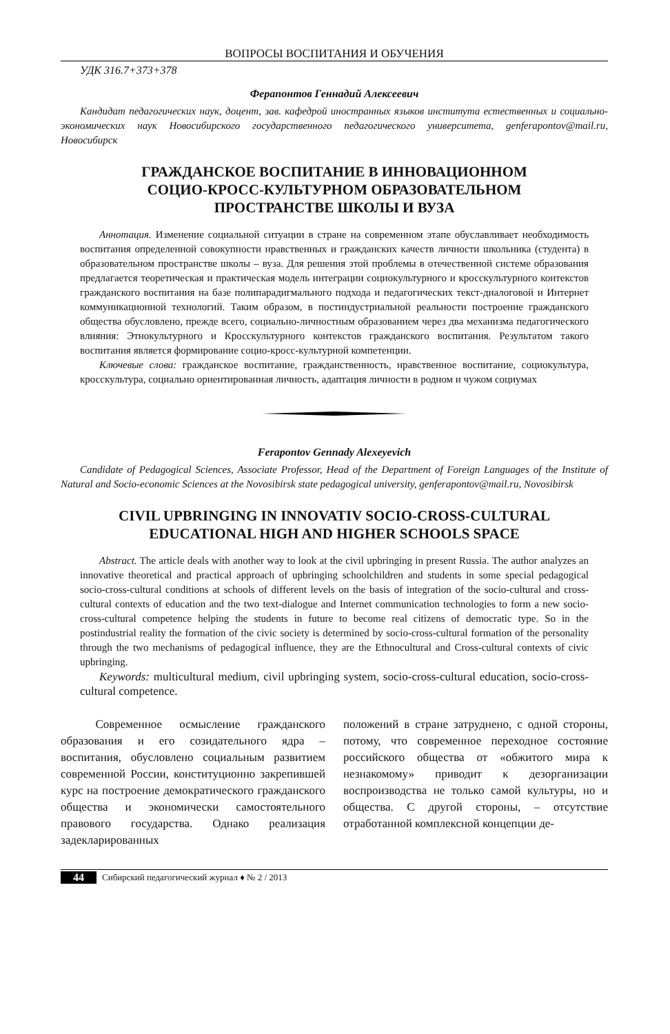ВОПРОСЫ ВОСПИТАНИЯ И ОБУЧЕНИЯ
УДК 316.7+373+378
Ферапонтов Геннадий Алексеевич
Кандидат педагогических наук, доцент, зав. кафедрой иностранных языков института естественных и социально-экономических наук Новосибирского государственного педагогического университета, genferapontov@mail.ru, Новосибирск
ГРАЖДАНСКОЕ ВОСПИТАНИЕ В ИННОВАЦИОННОМ
СОЦИО-КРОСС-КУЛЬТУРНОМ ОБРАЗОВАТЕЛЬНОМ
ПРОСТРАНСТВЕ ШКОЛЫ И ВУЗА
Аннотация. Изменение социальной ситуации в стране на современном этапе обуславливает необходимость воспитания определенной совокупности нравственных и гражданских качеств личности школьника (студента) в образовательном пространстве школы – вуза. Для решения этой проблемы в отечественной системе образования предлагается теоретическая и практическая модель интеграции социокультурного и кросскультурного контекстов гражданского воспитания на базе полипарадигмального подхода и педагогических текст-диалоговой и Интернет коммуникационной технологий. Таким образом, в постиндустриальной реальности построение гражданского общества обусловлено, прежде всего, социально-личностным образованием через два механизма педагогического влияния: Этнокультурного и Кросскультурного контекстов гражданского воспитания. Результатом такого воспитания является формирование социо-кросс-культурной компетенции.
Ключевые слова: гражданское воспитание, гражданственность, нравственное воспитание, социокультура, кросскультура, социально ориентированная личность, адаптация личности в родном и чужом социумах
Ferapontov Gennady Alexeyevich
Candidate of Pedagogical Sciences, Associate Professor, Head of the Department of Foreign Languages of the Institute of Natural and Socio-economic Sciences at the Novosibirsk state pedagogical university, genferapontov@mail.ru, Novosibirsk
CIVIL UPBRINGING IN INNOVATIV SOCIO-CROSS-CULTURAL
EDUCATIONAL HIGH AND HIGHER SCHOOLS SPACE
Abstract. The article deals with another way to look at the civil upbringing in present Russia. The author analyzes an innovative theoretical and practical approach of upbringing schoolchildren and students in some special pedagogical socio-cross-cultural conditions at schools of different levels on the basis of integration of the socio-cultural and cross-cultural contexts of education and the two text-dialogue and Internet communication technologies to form a new socio-cross-cultural competence helping the students in future to become real citizens of democratic type. So in the postindustrial reality the formation of the civic society is determined by socio-cross-cultural formation of the personality through the two mechanisms of pedagogical influence, they are the Ethnocultural and Cross-cultural contexts of civic upbringing.
Keywords: multicultural medium, civil upbringing system, socio-cross-cultural education, socio-cross-cultural competence.
Современное осмысление гражданского образования и его созидательного ядра – воспитания, обусловлено социальным развитием современной России, конституционно закрепившей курс на построение демократического гражданского общества и экономически самостоятельного правового государства. Однако реализация задекларированных
положений в стране затруднено, с одной стороны, потому, что современное переходное состояние российского общества от «обжитого мира к незнакомому» приводит к дезорганизации воспроизводства не только самой культуры, но и общества. С другой стороны, – отсутствие отработанной комплексной концепции де-
44 Сибирский педагогический журнал ♦ № 2 / 2013